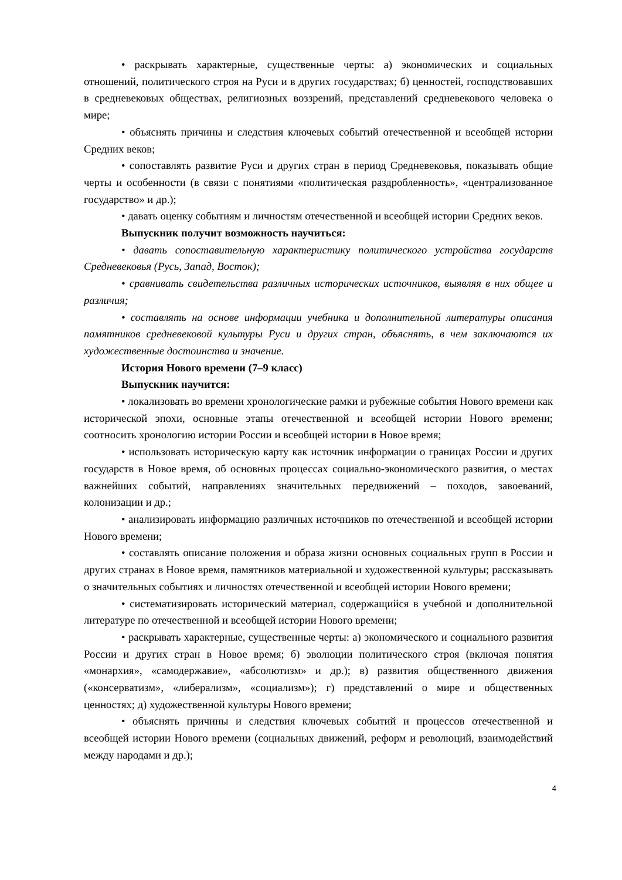• раскрывать характерные, существенные черты: а) экономических и социальных отношений, политического строя на Руси и в других государствах; б) ценностей, господствовавших в средневековых обществах, религиозных воззрений, представлений средневекового человека о мире;
• объяснять причины и следствия ключевых событий отечественной и всеобщей истории Средних веков;
• сопоставлять развитие Руси и других стран в период Средневековья, показывать общие черты и особенности (в связи с понятиями «политическая раздробленность», «централизованное государство» и др.);
• давать оценку событиям и личностям отечественной и всеобщей истории Средних веков.
Выпускник получит возможность научиться:
• давать сопоставительную характеристику политического устройства государств Средневековья (Русь, Запад, Восток);
• сравнивать свидетельства различных исторических источников, выявляя в них общее и различия;
• составлять на основе информации учебника и дополнительной литературы описания памятников средневековой культуры Руси и других стран, объяснять, в чем заключаются их художественные достоинства и значение.
История Нового времени (7–9 класс)
Выпускник научится:
• локализовать во времени хронологические рамки и рубежные события Нового времени как исторической эпохи, основные этапы отечественной и всеобщей истории Нового времени; соотносить хронологию истории России и всеобщей истории в Новое время;
• использовать историческую карту как источник информации о границах России и других государств в Новое время, об основных процессах социально-экономического развития, о местах важнейших событий, направлениях значительных передвижений – походов, завоеваний, колонизации и др.;
• анализировать информацию различных источников по отечественной и всеобщей истории Нового времени;
• составлять описание положения и образа жизни основных социальных групп в России и других странах в Новое время, памятников материальной и художественной культуры; рассказывать о значительных событиях и личностях отечественной и всеобщей истории Нового времени;
• систематизировать исторический материал, содержащийся в учебной и дополнительной литературе по отечественной и всеобщей истории Нового времени;
• раскрывать характерные, существенные черты: а) экономического и социального развития России и других стран в Новое время; б) эволюции политического строя (включая понятия «монархия», «самодержавие», «абсолютизм» и др.); в) развития общественного движения («консерватизм», «либерализм», «социализм»); г) представлений о мире и общественных ценностях; д) художественной культуры Нового времени;
• объяснять причины и следствия ключевых событий и процессов отечественной и всеобщей истории Нового времени (социальных движений, реформ и революций, взаимодействий между народами и др.);
4